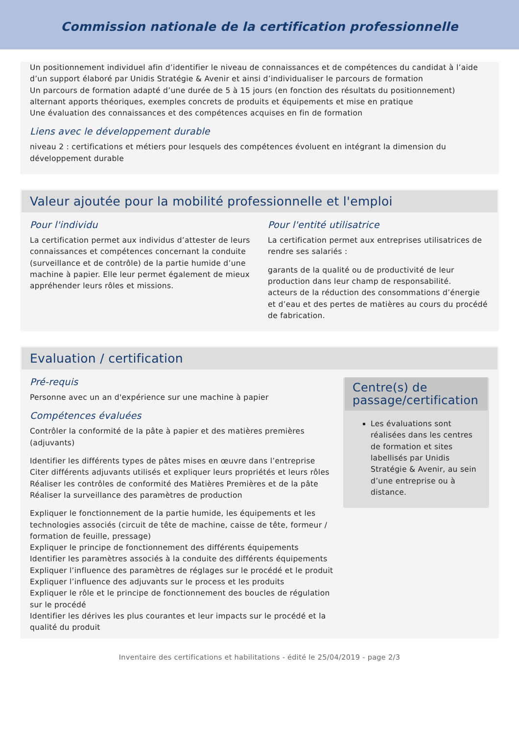Commission nationale de la certification professionnelle
Un positionnement individuel afin d’identifier le niveau de connaissances et de compétences du candidat à l’aide d’un support élaboré par Unidis Stratégie & Avenir et ainsi d’individualiser le parcours de formation
Un parcours de formation adapté d’une durée de 5 à 15 jours (en fonction des résultats du positionnement) alternant apports théoriques, exemples concrets de produits et équipements et mise en pratique
Une évaluation des connaissances et des compétences acquises en fin de formation
Liens avec le développement durable
niveau 2 : certifications et métiers pour lesquels des compétences évoluent en intégrant la dimension du développement durable
Valeur ajoutée pour la mobilité professionnelle et l'emploi
Pour l'individu
La certification permet aux individus d’attester de leurs connaissances et compétences concernant la conduite (surveillance et de contrôle) de la partie humide d’une machine à papier. Elle leur permet également de mieux appréhender leurs rôles et missions.
Pour l'entité utilisatrice
La certification permet aux entreprises utilisatrices de rendre ses salariés :
garants de la qualité ou de productivité de leur production dans leur champ de responsabilité.
acteurs de la réduction des consommations d’énergie et d’eau et des pertes de matières au cours du procédé de fabrication.
Evaluation / certification
Pré-requis
Personne avec un an d'expérience sur une machine à papier
Compétences évaluées
Contrôler la conformité de la pâte à papier et des matières premières (adjuvants)
Identifier les différents types de pâtes mises en œuvre dans l’entreprise
Citer différents adjuvants utilisés et expliquer leurs propriétés et leurs rôles
Réaliser les contrôles de conformité des Matières Premières et de la pâte
Réaliser la surveillance des paramètres de production
Expliquer le fonctionnement de la partie humide, les équipements et les technologies associés (circuit de tête de machine, caisse de tête, formeur / formation de feuille, pressage)
Expliquer le principe de fonctionnement des différents équipements
Identifier les paramètres associés à la conduite des différents équipements
Expliquer l’influence des paramètres de réglages sur le procédé et le produit
Expliquer l’influence des adjuvants sur le process et les produits
Expliquer le rôle et le principe de fonctionnement des boucles de régulation sur le procédé
Identifier les dérives les plus courantes et leur impacts sur le procédé et la qualité du produit
Centre(s) de passage/certification
Les évaluations sont réalisées dans les centres de formation et sites labellisés par Unidis Stratégie & Avenir, au sein d’une entreprise ou à distance.
Inventaire des certifications et habilitations - édité le 25/04/2019 - page 2/3